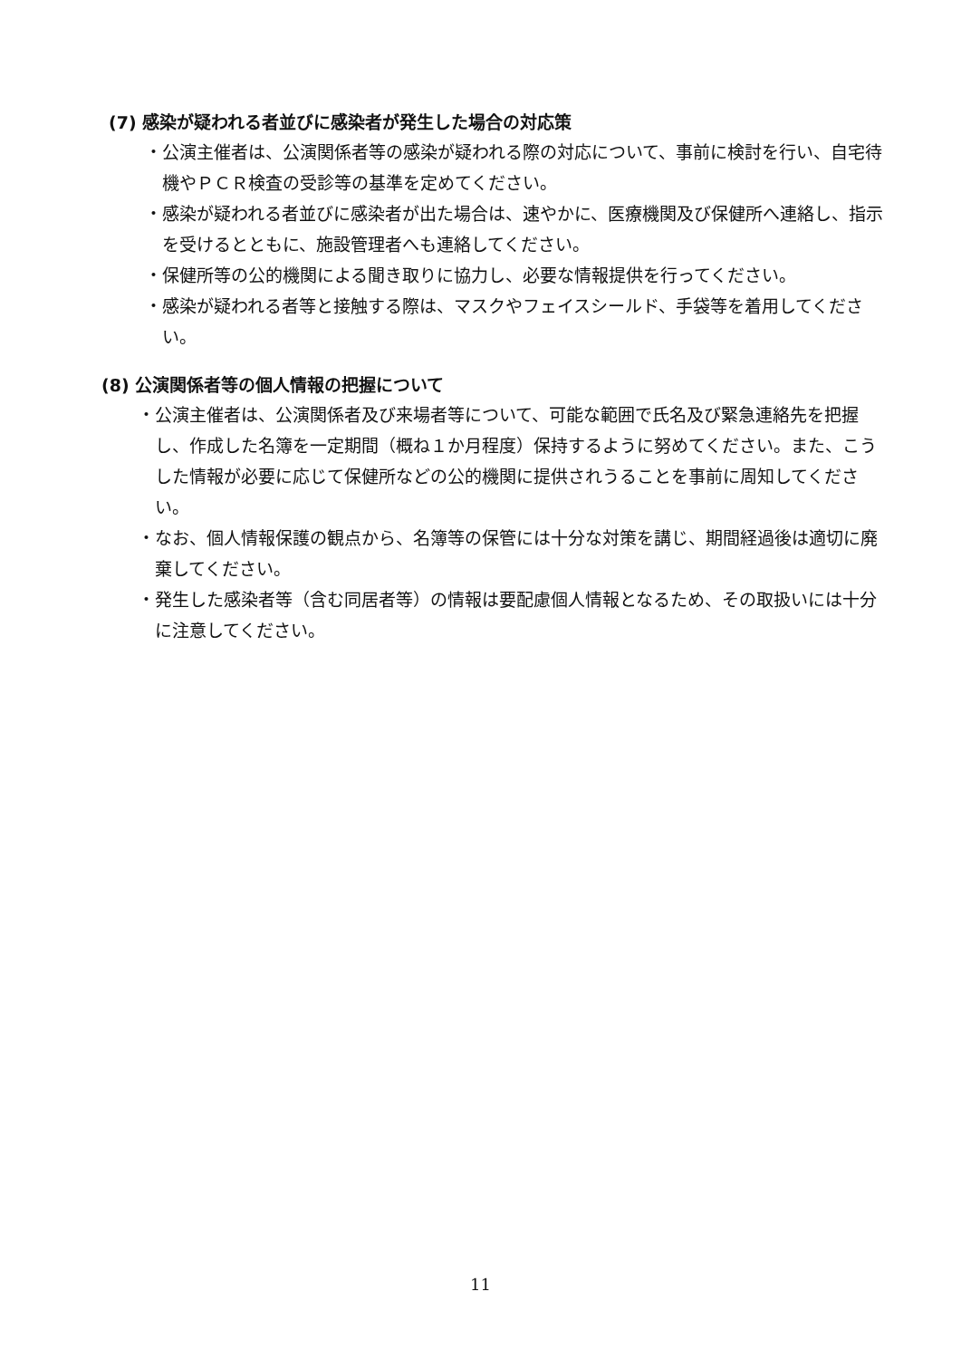(7) 感染が疑われる者並びに感染者が発生した場合の対応策
・公演主催者は、公演関係者等の感染が疑われる際の対応について、事前に検討を行い、自宅待機やＰＣＲ検査の受診等の基準を定めてください。
・感染が疑われる者並びに感染者が出た場合は、速やかに、医療機関及び保健所へ連絡し、指示を受けるとともに、施設管理者へも連絡してください。
・保健所等の公的機関による聞き取りに協力し、必要な情報提供を行ってください。
・感染が疑われる者等と接触する際は、マスクやフェイスシールド、手袋等を着用してください。
(8) 公演関係者等の個人情報の把握について
・公演主催者は、公演関係者及び来場者等について、可能な範囲で氏名及び緊急連絡先を把握し、作成した名簿を一定期間（概ね１か月程度）保持するように努めてください。また、こうした情報が必要に応じて保健所などの公的機関に提供されうることを事前に周知してください。
・なお、個人情報保護の観点から、名簿等の保管には十分な対策を講じ、期間経過後は適切に廃棄してください。
・発生した感染者等（含む同居者等）の情報は要配慮個人情報となるため、その取扱いには十分に注意してください。
11